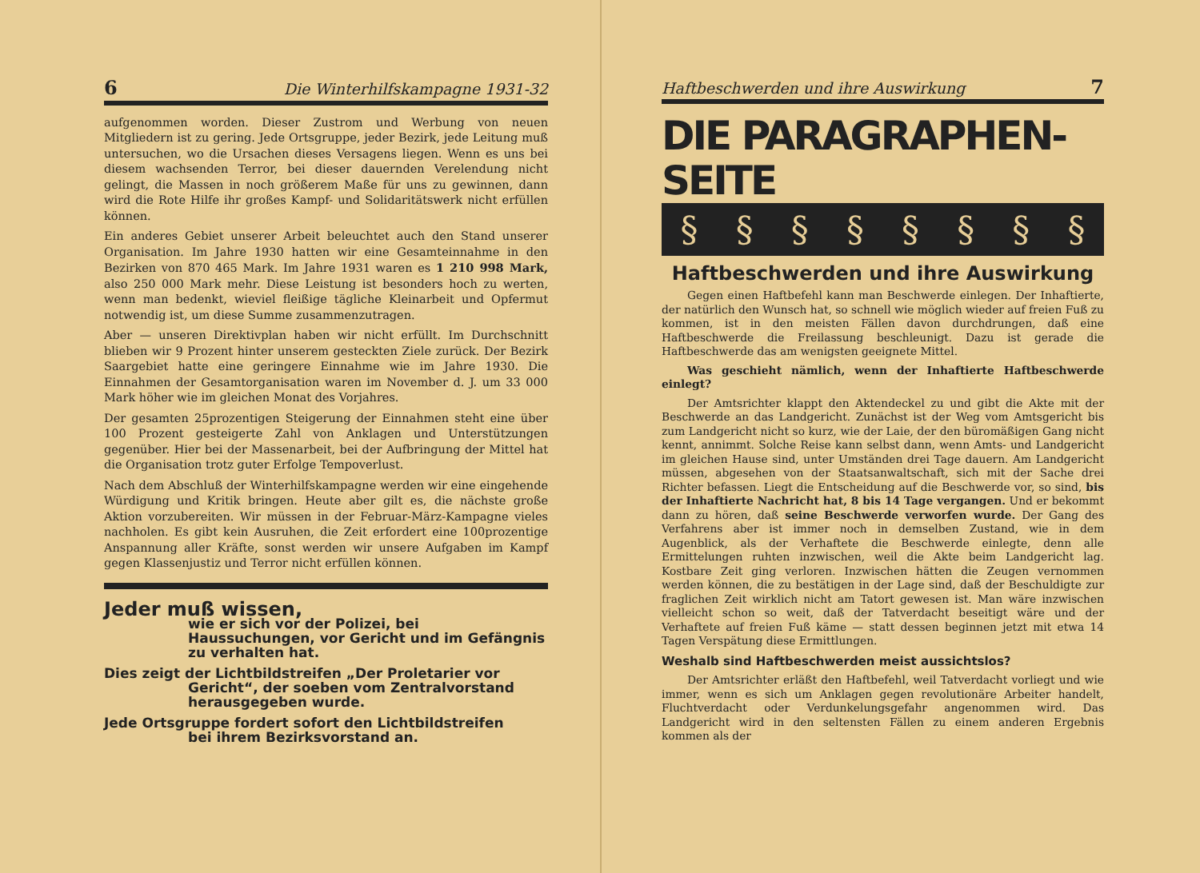6 Die Winterhilfskampagne 1931-32
aufgenommen worden. Dieser Zustrom und Werbung von neuen Mitgliedern ist zu gering. Jede Ortsgruppe, jeder Bezirk, jede Leitung muß untersuchen, wo die Ursachen dieses Versagens liegen. Wenn es uns bei diesem wachsenden Terror, bei dieser dauernden Verelendung nicht gelingt, die Massen in noch größerem Maße für uns zu gewinnen, dann wird die Rote Hilfe ihr großes Kampf- und Solidaritätswerk nicht erfüllen können.
Ein anderes Gebiet unserer Arbeit beleuchtet auch den Stand unserer Organisation. Im Jahre 1930 hatten wir eine Gesamteinnahme in den Bezirken von 870 465 Mark. Im Jahre 1931 waren es 1 210 998 Mark, also 250 000 Mark mehr. Diese Leistung ist besonders hoch zu werten, wenn man bedenkt, wieviel fleißige tägliche Kleinarbeit und Opfermut notwendig ist, um diese Summe zusammenzutragen.
Aber — unseren Direktivplan haben wir nicht erfüllt. Im Durchschnitt blieben wir 9 Prozent hinter unserem gesteckten Ziele zurück. Der Bezirk Saargebiet hatte eine geringere Einnahme wie im Jahre 1930. Die Einnahmen der Gesamtorganisation waren im November d. J. um 33 000 Mark höher wie im gleichen Monat des Vorjahres.
Der gesamten 25prozentigen Steigerung der Einnahmen steht eine über 100 Prozent gesteigerte Zahl von Anklagen und Unterstützungen gegenüber. Hier bei der Massenarbeit, bei der Aufbringung der Mittel hat die Organisation trotz guter Erfolge Tempoverlust.
Nach dem Abschluß der Winterhilfskampagne werden wir eine eingehende Würdigung und Kritik bringen. Heute aber gilt es, die nächste große Aktion vorzubereiten. Wir müssen in der Februar-März-Kampagne vieles nachholen. Es gibt kein Ausruhen, die Zeit erfordert eine 100prozentige Anspannung aller Kräfte, sonst werden wir unsere Aufgaben im Kampf gegen Klassenjustiz und Terror nicht erfüllen können.
Jeder muß wissen,
wie er sich vor der Polizei, bei Haussuchungen, vor Gericht und im Gefängnis zu verhalten hat.
Dies zeigt der Lichtbildstreifen „Der Proletarier vor
Gericht“, der soeben vom Zentralvorstand herausgegeben wurde.
Jede Ortsgruppe fordert sofort den Lichtbildstreifen
bei ihrem Bezirksvorstand an.
Haftbeschwerden und ihre Auswirkung 7
DIE PARAGRAPHEN-SEITE
§ § § § § § § §
Haftbeschwerden und ihre Auswirkung
Gegen einen Haftbefehl kann man Beschwerde einlegen. Der Inhaftierte, der natürlich den Wunsch hat, so schnell wie möglich wieder auf freien Fuß zu kommen, ist in den meisten Fällen davon durchdrungen, daß eine Haftbeschwerde die Freilassung beschleunigt. Dazu ist gerade die Haftbeschwerde das am wenigsten geeignete Mittel.
Was geschieht nämlich, wenn der Inhaftierte Haftbeschwerde einlegt?
Der Amtsrichter klappt den Aktendeckel zu und gibt die Akte mit der Beschwerde an das Landgericht. Zunächst ist der Weg vom Amtsgericht bis zum Landgericht nicht so kurz, wie der Laie, der den büromäßigen Gang nicht kennt, annimmt. Solche Reise kann selbst dann, wenn Amts- und Landgericht im gleichen Hause sind, unter Umständen drei Tage dauern. Am Landgericht müssen, abgesehen von der Staatsanwaltschaft, sich mit der Sache drei Richter befassen. Liegt die Entscheidung auf die Beschwerde vor, so sind, bis der Inhaftierte Nachricht hat, 8 bis 14 Tage vergangen. Und er bekommt dann zu hören, daß seine Beschwerde verworfen wurde. Der Gang des Verfahrens aber ist immer noch in demselben Zustand, wie in dem Augenblick, als der Verhaftete die Beschwerde einlegte, denn alle Ermittelungen ruhten inzwischen, weil die Akte beim Landgericht lag. Kostbare Zeit ging verloren. Inzwischen hätten die Zeugen vernommen werden können, die zu bestätigen in der Lage sind, daß der Beschuldigte zur fraglichen Zeit wirklich nicht am Tatort gewesen ist. Man wäre inzwischen vielleicht schon so weit, daß der Tatverdacht beseitigt wäre und der Verhaftete auf freien Fuß käme — statt dessen beginnen jetzt mit etwa 14 Tagen Verspätung diese Ermittlungen.
Weshalb sind Haftbeschwerden meist aussichtslos?
Der Amtsrichter erläßt den Haftbefehl, weil Tatverdacht vorliegt und wie immer, wenn es sich um Anklagen gegen revolutionäre Arbeiter handelt, Fluchtverdacht oder Verdunkelungsgefahr angenommen wird. Das Landgericht wird in den seltensten Fällen zu einem anderen Ergebnis kommen als der